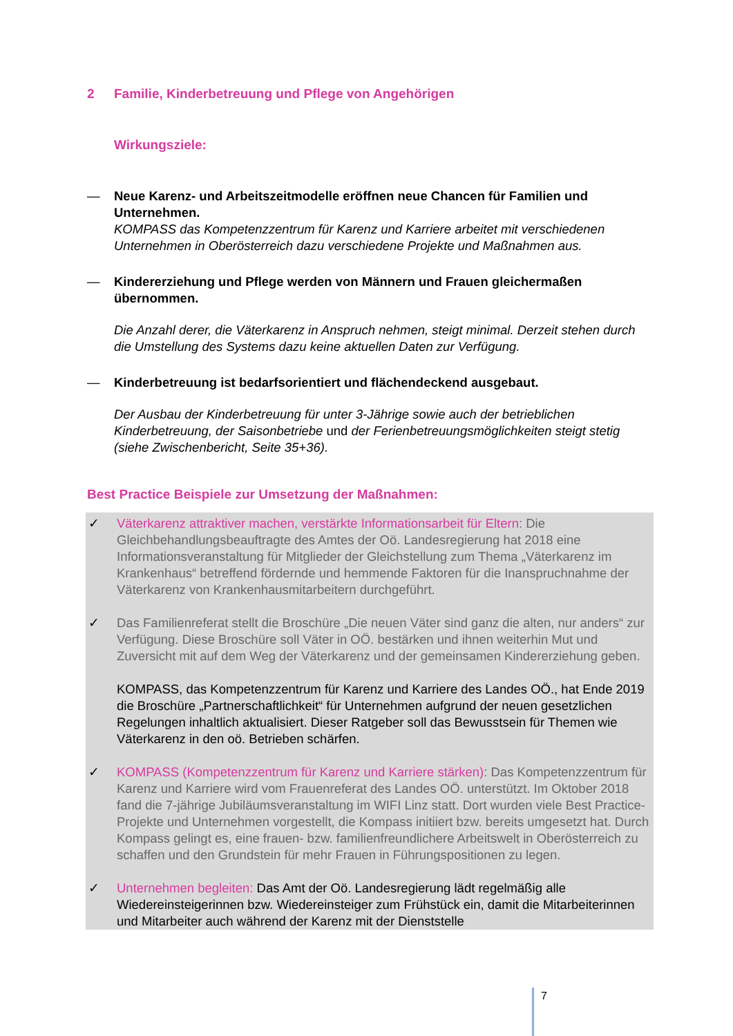2 Familie, Kinderbetreuung und Pflege von Angehörigen
Wirkungsziele:
— Neue Karenz- und Arbeitszeitmodelle eröffnen neue Chancen für Familien und Unternehmen.
KOMPASS das Kompetenzzentrum für Karenz und Karriere arbeitet mit verschiedenen Unternehmen in Oberösterreich dazu verschiedene Projekte und Maßnahmen aus.
— Kindererziehung und Pflege werden von Männern und Frauen gleichermaßen übernommen.
Die Anzahl derer, die Väterkarenz in Anspruch nehmen, steigt minimal. Derzeit stehen durch die Umstellung des Systems dazu keine aktuellen Daten zur Verfügung.
— Kinderbetreuung ist bedarfsorientiert und flächendeckend ausgebaut.
Der Ausbau der Kinderbetreuung für unter 3-Jährige sowie auch der betrieblichen Kinderbetreuung, der Saisonbetriebe und der Ferienbetreuungsmöglichkeiten steigt stetig (siehe Zwischenbericht, Seite 35+36).
Best Practice Beispiele zur Umsetzung der Maßnahmen:
✓ Väterkarenz attraktiver machen, verstärkte Informationsarbeit für Eltern: Die Gleichbehandlungsbeauftragte des Amtes der Oö. Landesregierung hat 2018 eine Informationsveranstaltung für Mitglieder der Gleichstellung zum Thema „Väterkarenz im Krankenhaus“ betreffend fördernde und hemmende Faktoren für die Inanspruchnahme der Väterkarenz von Krankenhausmitarbeitern durchgeführt.
✓ Das Familienreferat stellt die Broschüre „Die neuen Väter sind ganz die alten, nur anders“ zur Verfügung. Diese Broschüre soll Väter in OÖ. bestärken und ihnen weiterhin Mut und Zuversicht mit auf dem Weg der Väterkarenz und der gemeinsamen Kindererziehung geben.
KOMPASS, das Kompetenzzentrum für Karenz und Karriere des Landes OÖ., hat Ende 2019 die Broschüre „Partnerschaftlichkeit“ für Unternehmen aufgrund der neuen gesetzlichen Regelungen inhaltlich aktualisiert. Dieser Ratgeber soll das Bewusstsein für Themen wie Väterkarenz in den oö. Betrieben schärfen.
✓ KOMPASS (Kompetenzzentrum für Karenz und Karriere stärken): Das Kompetenzzentrum für Karenz und Karriere wird vom Frauenreferat des Landes OÖ. unterstützt. Im Oktober 2018 fand die 7-jährige Jubiläumsveranstaltung im WIFI Linz statt. Dort wurden viele Best Practice-Projekte und Unternehmen vorgestellt, die Kompass initiiert bzw. bereits umgesetzt hat. Durch Kompass gelingt es, eine frauen- bzw. familienfreundlichere Arbeitswelt in Oberösterreich zu schaffen und den Grundstein für mehr Frauen in Führungspositionen zu legen.
✓ Unternehmen begleiten: Das Amt der Oö. Landesregierung lädt regelmäßig alle Wiedereinsteigerinnen bzw. Wiedereinsteiger zum Frühstück ein, damit die Mitarbeiterinnen und Mitarbeiter auch während der Karenz mit der Dienststelle
7